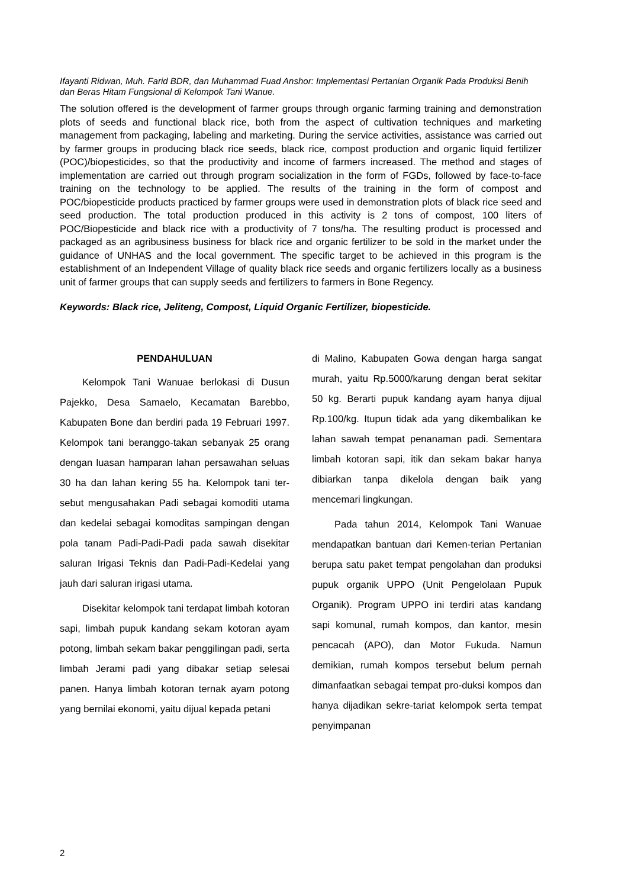Ifayanti Ridwan, Muh. Farid BDR, dan Muhammad Fuad Anshor: Implementasi Pertanian Organik Pada Produksi Benih dan Beras Hitam Fungsional di Kelompok Tani Wanue.
The solution offered is the development of farmer groups through organic farming training and demonstration plots of seeds and functional black rice, both from the aspect of cultivation techniques and marketing management from packaging, labeling and marketing. During the service activities, assistance was carried out by farmer groups in producing black rice seeds, black rice, compost production and organic liquid fertilizer (POC)/biopesticides, so that the productivity and income of farmers increased. The method and stages of implementation are carried out through program socialization in the form of FGDs, followed by face-to-face training on the technology to be applied. The results of the training in the form of compost and POC/biopesticide products practiced by farmer groups were used in demonstration plots of black rice seed and seed production. The total production produced in this activity is 2 tons of compost, 100 liters of POC/Biopesticide and black rice with a productivity of 7 tons/ha. The resulting product is processed and packaged as an agribusiness business for black rice and organic fertilizer to be sold in the market under the guidance of UNHAS and the local government. The specific target to be achieved in this program is the establishment of an Independent Village of quality black rice seeds and organic fertilizers locally as a business unit of farmer groups that can supply seeds and fertilizers to farmers in Bone Regency.
Keywords: Black rice, Jeliteng, Compost, Liquid Organic Fertilizer, biopesticide.
PENDAHULUAN
Kelompok Tani Wanuae berlokasi di Dusun Pajekko, Desa Samaelo, Kecamatan Barebbo, Kabupaten Bone dan berdiri pada 19 Februari 1997. Kelompok tani beranggo-takan sebanyak 25 orang dengan luasan hamparan lahan persawahan seluas 30 ha dan lahan kering 55 ha. Kelompok tani ter-sebut mengusahakan Padi sebagai komoditi utama dan kedelai sebagai komoditas sampingan dengan pola tanam Padi-Padi-Padi pada sawah disekitar saluran Irigasi Teknis dan Padi-Padi-Kedelai yang jauh dari saluran irigasi utama.
Disekitar kelompok tani terdapat limbah kotoran sapi, limbah pupuk kandang sekam kotoran ayam potong, limbah sekam bakar penggilingan padi, serta limbah Jerami padi yang dibakar setiap selesai panen. Hanya limbah kotoran ternak ayam potong yang bernilai ekonomi, yaitu dijual kepada petani
di Malino, Kabupaten Gowa dengan harga sangat murah, yaitu Rp.5000/karung dengan berat sekitar 50 kg. Berarti pupuk kandang ayam hanya dijual Rp.100/kg. Itupun tidak ada yang dikembalikan ke lahan sawah tempat penanaman padi. Sementara limbah kotoran sapi, itik dan sekam bakar hanya dibiarkan tanpa dikelola dengan baik yang mencemari lingkungan.
Pada tahun 2014, Kelompok Tani Wanuae mendapatkan bantuan dari Kemen-terian Pertanian berupa satu paket tempat pengolahan dan produksi pupuk organik UPPO (Unit Pengelolaan Pupuk Organik). Program UPPO ini terdiri atas kandang sapi komunal, rumah kompos, dan kantor, mesin pencacah (APO), dan Motor Fukuda. Namun demikian, rumah kompos tersebut belum pernah dimanfaatkan sebagai tempat pro-duksi kompos dan hanya dijadikan sekre-tariat kelompok serta tempat penyimpanan
2